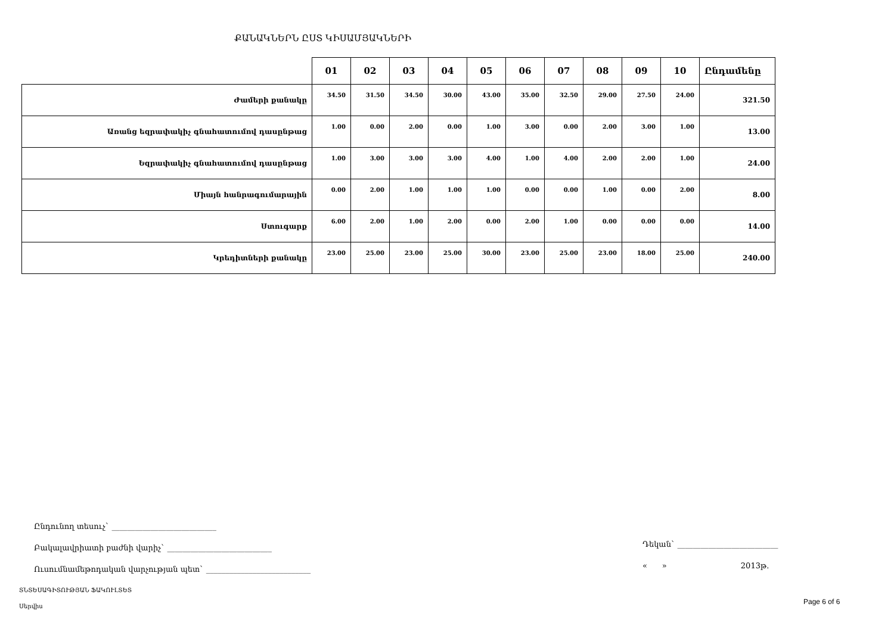ՔԱՆԱԿՆԵՐՆ ԸՍՏ ԿԻՍԱՄՅԱԿՆԵՐԻ
| | 01 | 02 | 03 | 04 | 05 | 06 | 07 | 08 | 09 | 10 | Ընդամենը |
| --- | --- | --- | --- | --- | --- | --- | --- | --- | --- | --- | --- |
| Ժամերի քանակը | 34.50 | 31.50 | 34.50 | 30.00 | 43.00 | 35.00 | 32.50 | 29.00 | 27.50 | 24.00 | 321.50 |
| Առանց եզրափակիչ գնահատումով դասընթաց | 1.00 | 0.00 | 2.00 | 0.00 | 1.00 | 3.00 | 0.00 | 2.00 | 3.00 | 1.00 | 13.00 |
| Եզրափակիչ գնահատումով դասընթաց | 1.00 | 3.00 | 3.00 | 3.00 | 4.00 | 1.00 | 4.00 | 2.00 | 2.00 | 1.00 | 24.00 |
| Միայն հանրագումարային | 0.00 | 2.00 | 1.00 | 1.00 | 1.00 | 0.00 | 0.00 | 1.00 | 0.00 | 2.00 | 8.00 |
| Ստուգարք | 6.00 | 2.00 | 1.00 | 2.00 | 0.00 | 2.00 | 1.00 | 0.00 | 0.00 | 0.00 | 14.00 |
| Կրեդիտների քանակը | 23.00 | 25.00 | 23.00 | 25.00 | 30.00 | 23.00 | 25.00 | 23.00 | 18.00 | 25.00 | 240.00 |
Ընդունող տեսուչ` ___________________________
Բակալավրիատի բաժնի վարիչ` ___________________________
Ուսումնամեթոդական վարչության պետ` ___________________________
Դեկան` __________________________
« » 2013թ.
ՏՆՏԵՍԱԳԻՏՈՒԹՅԱՆ ՖԱԿՈՒԼՏԵՏ
Սերվիս
Page 6 of 6